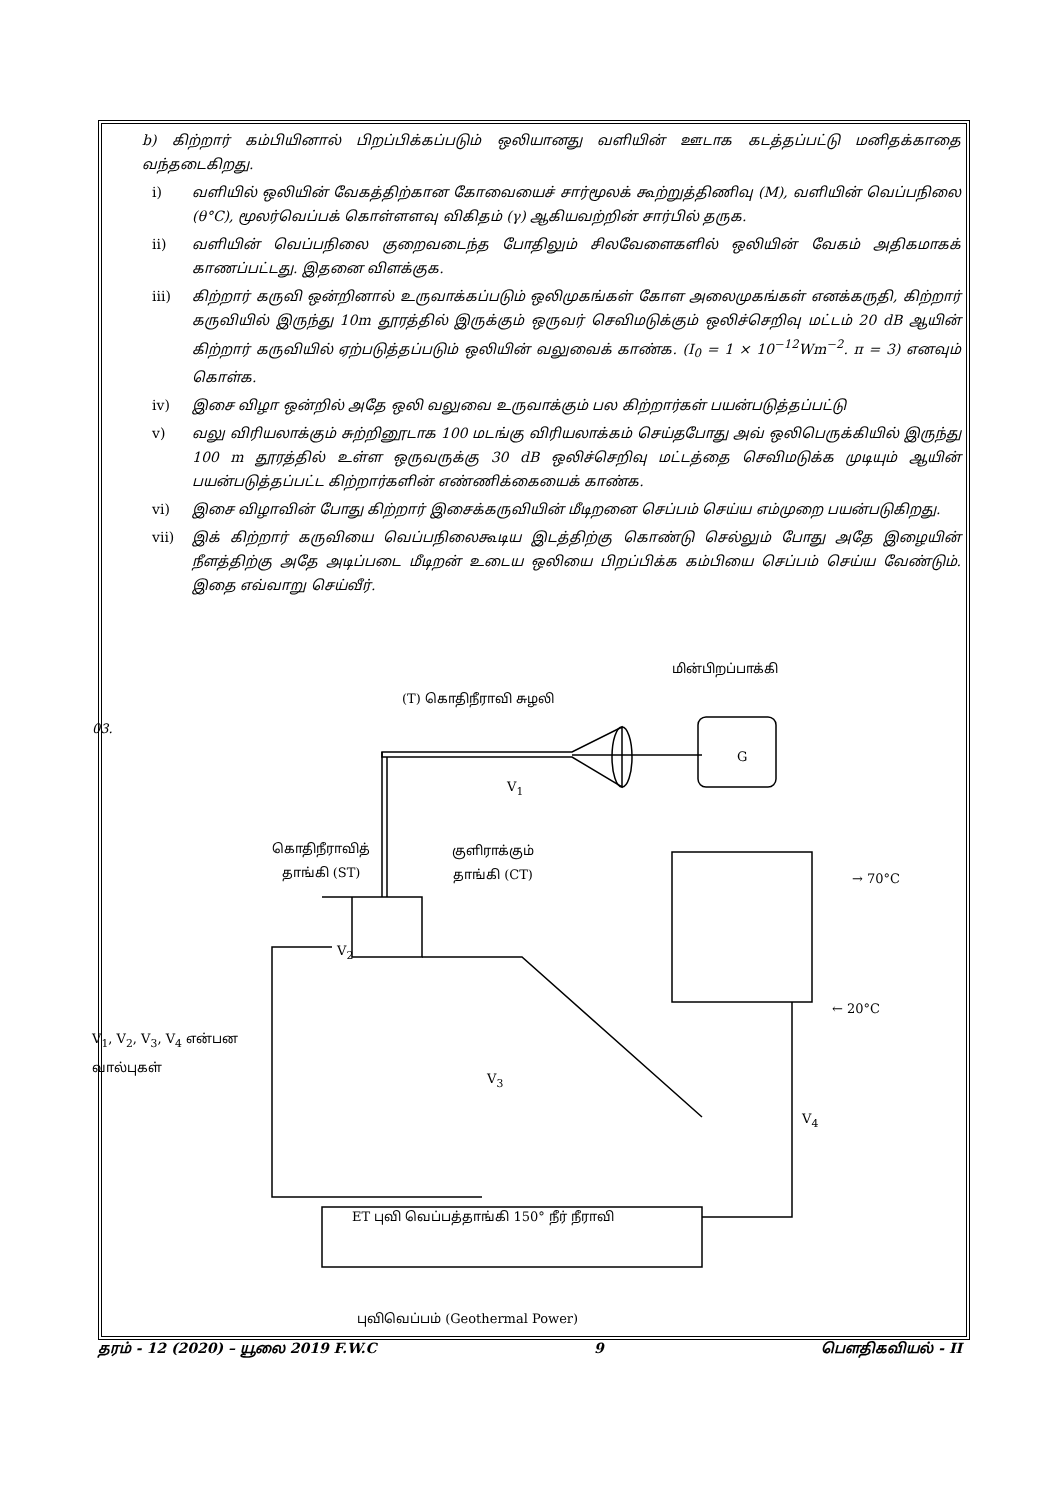b) கிற்றார் கம்பியினால் பிறப்பிக்கப்படும் ஒலியானது வளியின் ஊடாக கடத்தப்பட்டு மனிதக்காதை வந்தடைகிறது.
i) வளியில் ஒலியின் வேகத்திற்கான கோவையைச் சார்மூலக் கூற்றுத்திணிவு (M), வளியின் வெப்பநிலை (θ°C), மூலர்வெப்பக் கொள்ளளவு விகிதம் (γ) ஆகியவற்றின் சார்பில் தருக.
ii) வளியின் வெப்பநிலை குறைவடைந்த போதிலும் சிலவேளைகளில் ஒலியின் வேகம் அதிகமாகக் காணப்பட்டது. இதனை விளக்குக.
iii) கிற்றார் கருவி ஒன்றினால் உருவாக்கப்படும் ஒலிமுகங்கள் கோள அலைமுகங்கள் எனக்கருதி, கிற்றார் கருவியில் இருந்து 10m தூரத்தில் இருக்கும் ஒருவர் செவிமடுக்கும் ஒலிச்செறிவு மட்டம் 20 dB ஆயின் கிற்றார் கருவியில் ஏற்படுத்தப்படும் ஒலியின் வலுவைக் காண்க. (I<sub>0</sub> = 1 × 10<sup>−12</sup>Wm<sup>−2</sup>. π = 3) எனவும் கொள்க.
iv) இசை விழா ஒன்றில் அதே ஒலி வலுவை உருவாக்கும் பல கிற்றார்கள் பயன்படுத்தப்பட்டு
v) வலு விரியலாக்கும் சுற்றினூடாக 100 மடங்கு விரியலாக்கம் செய்தபோது அவ் ஒலிபெருக்கியில் இருந்து 100 m தூரத்தில் உள்ள ஒருவருக்கு 30 dB ஒலிச்செறிவு மட்டத்தை செவிமடுக்க முடியும் ஆயின் பயன்படுத்தப்பட்ட கிற்றார்களின் எண்ணிக்கையைக் காண்க.
vi) இசை விழாவின் போது கிற்றார் இசைக்கருவியின் மீடிறனை செப்பம் செய்ய எம்முறை பயன்படுகிறது.
vii) இக் கிற்றார் கருவியை வெப்பநிலைகூடிய இடத்திற்கு கொண்டு செல்லும் போது அதே இழையின் நீளத்திற்கு அதே அடிப்படை மீடிறன் உடைய ஒலியை பிறப்பிக்க கம்பியை செப்பம் செய்ய வேண்டும். இதை எவ்வாறு செய்வீர்.
03.
(T) கொதிநீராவி சுழலி
மின்பிறப்பாக்கி
G
V<sub>1</sub>
கொதிநீராவித்
தாங்கி (ST)
குளிராக்கும்
தாங்கி (CT)
→ 70°C
V<sub>2</sub>
← 20°C
V<sub>1</sub>, V<sub>2</sub>, V<sub>3</sub>, V<sub>4</sub> என்பன
வால்புகள்
V<sub>3</sub>
V<sub>4</sub>
ET புவி வெப்பத்தாங்கி 150° நீர் நீராவி
புவிவெப்பம் (Geothermal Power)
தரம் - 12 (2020) – யூலை 2019 F.W.C 9 பௌதிகவியல் - II